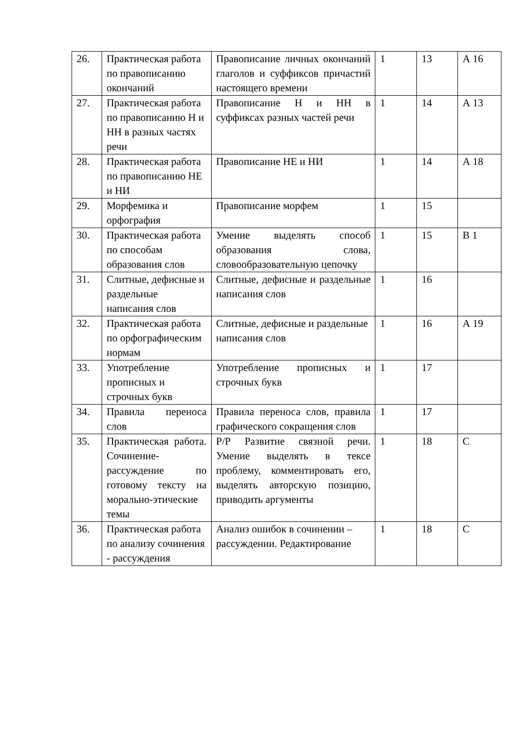| 26. | Практическая работа по правописанию окончаний | Правописание личных окончаний глаголов и суффиксов причастий настоящего времени | 1 | 13 | А 16 |
| 27. | Практическая работа по правописанию Н и НН в разных частях речи | Правописание Н и НН в суффиксах разных частей речи | 1 | 14 | А 13 |
| 28. | Практическая работа по правописанию НЕ и НИ | Правописание НЕ и НИ | 1 | 14 | А 18 |
| 29. | Морфемика и орфография | Правописание морфем | 1 | 15 | |
| 30. | Практическая работа по способам образования слов | Умение выделять способ образования слова, словообразовательную цепочку | 1 | 15 | В 1 |
| 31. | Слитные, дефисные и раздельные написания слов | Слитные, дефисные и раздельные написания слов | 1 | 16 | |
| 32. | Практическая работа по орфографическим нормам | Слитные, дефисные и раздельные написания слов | 1 | 16 | А 19 |
| 33. | Употребление прописных и строчных букв | Употребление прописных и строчных букв | 1 | 17 | |
| 34. | Правила переноса слов | Правила переноса слов, правила графического сокращения слов | 1 | 17 | |
| 35. | Практическая работа. Сочинение-рассуждение по готовому тексту на морально-этические темы | Р/Р Развитие связной речи. Умение выделять в тексе проблему, комментировать его, выделять авторскую позицию, приводить аргументы | 1 | 18 | С |
| 36. | Практическая работа по анализу сочинения - рассуждения | Анализ ошибок в сочинении –рассуждении. Редактирование | 1 | 18 | С |